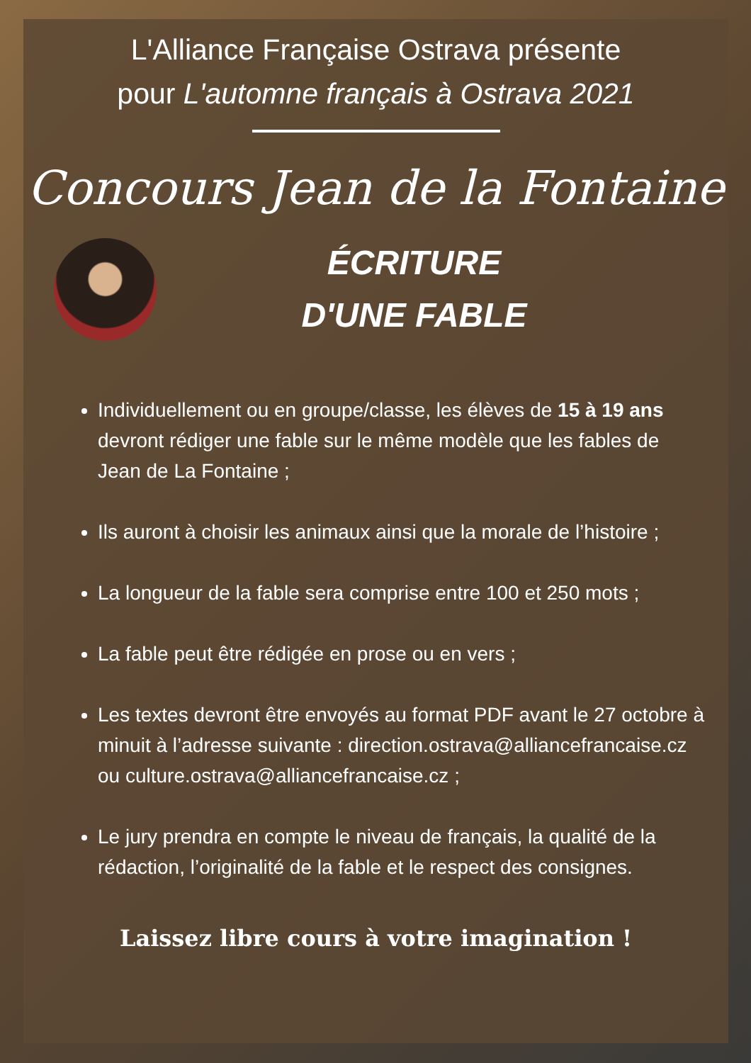L'Alliance Française Ostrava présente
pour L'automne français à Ostrava 2021
Concours Jean de la Fontaine
ÉCRITURE
D'UNE FABLE
Individuellement ou en groupe/classe, les élèves de 15 à 19 ans devront rédiger une fable sur le même modèle que les fables de Jean de La Fontaine ;
Ils auront à choisir les animaux ainsi que la morale de l’histoire ;
La longueur de la fable sera comprise entre 100 et 250 mots ;
La fable peut être rédigée en prose ou en vers ;
Les textes devront être envoyés au format PDF avant le 27 octobre à minuit à l’adresse suivante : direction.ostrava@alliancefrancaise.cz ou culture.ostrava@alliancefrancaise.cz ;
Le jury prendra en compte le niveau de français, la qualité de la rédaction, l’originalité de la fable et le respect des consignes.
Laissez libre cours à votre imagination !